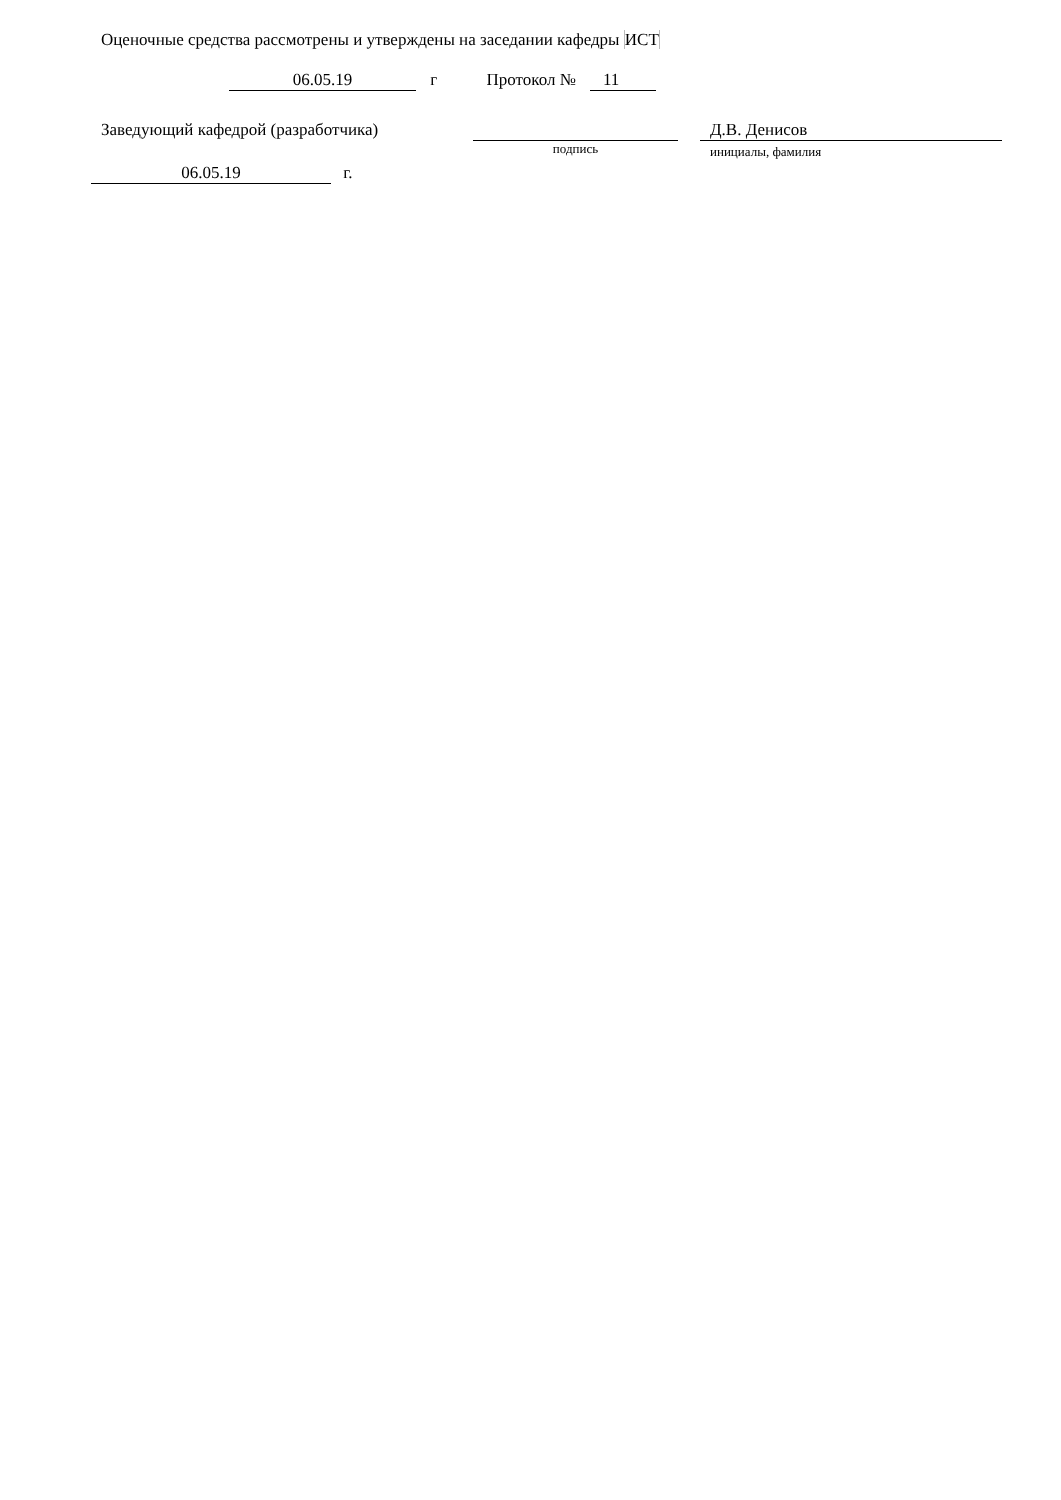Оценочные средства рассмотрены и утверждены на заседании кафедры ИСТ
06.05.19 г Протокол № 11
Заведующий кафедрой (разработчика)
подпись Д.В. Денисов
инициалы, фамилия
06.05.19 г.